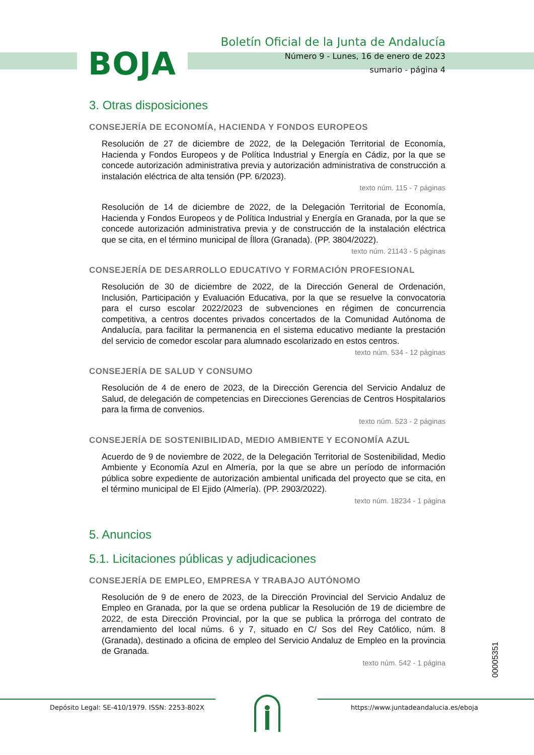BOJA
Boletín Oficial de la Junta de Andalucía
Número 9 - Lunes, 16 de enero de 2023
sumario - página 4
3. Otras disposiciones
CONSEJERÍA DE ECONOMÍA, HACIENDA Y FONDOS EUROPEOS
Resolución de 27 de diciembre de 2022, de la Delegación Territorial de Economía, Hacienda y Fondos Europeos y de Política Industrial y Energía en Cádiz, por la que se concede autorización administrativa previa y autorización administrativa de construcción a instalación eléctrica de alta tensión (PP. 6/2023).
texto núm. 115 - 7 páginas
Resolución de 14 de diciembre de 2022, de la Delegación Territorial de Economía, Hacienda y Fondos Europeos y de Política Industrial y Energía en Granada, por la que se concede autorización administrativa previa y de construcción de la instalación eléctrica que se cita, en el término municipal de Íllora (Granada). (PP. 3804/2022).
texto núm. 21143 - 5 páginas
CONSEJERÍA DE DESARROLLO EDUCATIVO Y FORMACIÓN PROFESIONAL
Resolución de 30 de diciembre de 2022, de la Dirección General de Ordenación, Inclusión, Participación y Evaluación Educativa, por la que se resuelve la convocatoria para el curso escolar 2022/2023 de subvenciones en régimen de concurrencia competitiva, a centros docentes privados concertados de la Comunidad Autónoma de Andalucía, para facilitar la permanencia en el sistema educativo mediante la prestación del servicio de comedor escolar para alumnado escolarizado en estos centros.
texto núm. 534 - 12 páginas
CONSEJERÍA DE SALUD Y CONSUMO
Resolución de 4 de enero de 2023, de la Dirección Gerencia del Servicio Andaluz de Salud, de delegación de competencias en Direcciones Gerencias de Centros Hospitalarios para la firma de convenios.
texto núm. 523 - 2 páginas
CONSEJERÍA DE SOSTENIBILIDAD, MEDIO AMBIENTE Y ECONOMÍA AZUL
Acuerdo de 9 de noviembre de 2022, de la Delegación Territorial de Sostenibilidad, Medio Ambiente y Economía Azul en Almería, por la que se abre un período de información pública sobre expediente de autorización ambiental unificada del proyecto que se cita, en el término municipal de El Ejido (Almería). (PP. 2903/2022).
texto núm. 18234 - 1 página
5. Anuncios
5.1. Licitaciones públicas y adjudicaciones
CONSEJERÍA DE EMPLEO, EMPRESA Y TRABAJO AUTÓNOMO
Resolución de 9 de enero de 2023, de la Dirección Provincial del Servicio Andaluz de Empleo en Granada, por la que se ordena publicar la Resolución de 19 de diciembre de 2022, de esta Dirección Provincial, por la que se publica la prórroga del contrato de arrendamiento del local núms. 6 y 7, situado en C/ Sos del Rey Católico, núm. 8 (Granada), destinado a oficina de empleo del Servicio Andaluz de Empleo en la provincia de Granada.
texto núm. 542 - 1 página
00005351
Depósito Legal: SE-410/1979. ISSN: 2253-802X
https://www.juntadeandalucia.es/eboja